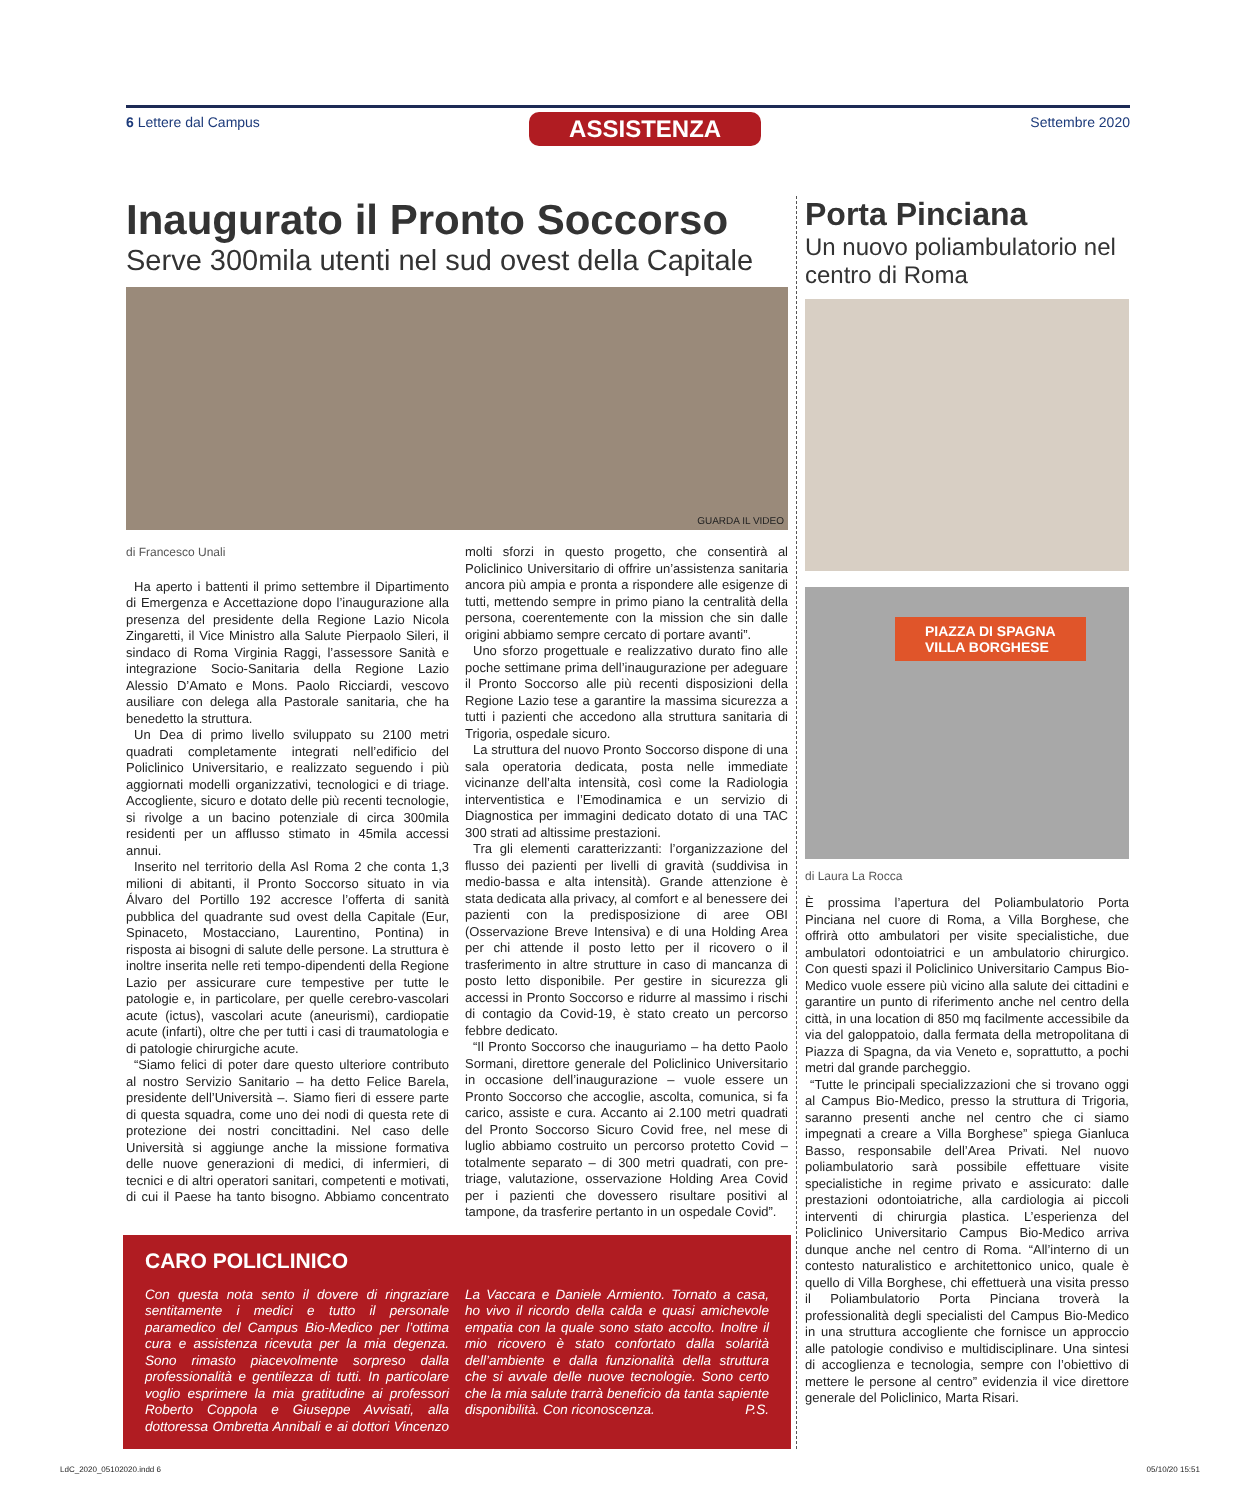6 Lettere dal Campus ASSISTENZA Settembre 2020
Inaugurato il Pronto Soccorso
Serve 300mila utenti nel sud ovest della Capitale
GUARDA IL VIDEO
di Francesco Unali
Ha aperto i battenti il primo settembre il Dipartimento di Emergenza e Accettazione dopo l’inaugurazione alla presenza del presidente della Regione Lazio Nicola Zingaretti, il Vice Ministro alla Salute Pierpaolo Sileri, il sindaco di Roma Virginia Raggi, l’assessore Sanità e integrazione Socio-Sanitaria della Regione Lazio Alessio D’Amato e Mons. Paolo Ricciardi, vescovo ausiliare con delega alla Pastorale sanitaria, che ha benedetto la struttura.
Un Dea di primo livello sviluppato su 2100 metri quadrati completamente integrati nell’edificio del Policlinico Universitario, e realizzato seguendo i più aggiornati modelli organizzativi, tecnologici e di triage. Accogliente, sicuro e dotato delle più recenti tecnologie, si rivolge a un bacino potenziale di circa 300mila residenti per un afflusso stimato in 45mila accessi annui.
Inserito nel territorio della Asl Roma 2 che conta 1,3 milioni di abitanti, il Pronto Soccorso situato in via Álvaro del Portillo 192 accresce l’offerta di sanità pubblica del quadrante sud ovest della Capitale (Eur, Spinaceto, Mostacciano, Laurentino, Pontina) in risposta ai bisogni di salute delle persone. La struttura è inoltre inserita nelle reti tempo-dipendenti della Regione Lazio per assicurare cure tempestive per tutte le patologie e, in particolare, per quelle cerebro-vascolari acute (ictus), vascolari acute (aneurismi), cardiopatie acute (infarti), oltre che per tutti i casi di traumatologia e di patologie chirurgiche acute.
“Siamo felici di poter dare questo ulteriore contributo al nostro Servizio Sanitario – ha detto Felice Barela, presidente dell’Università –. Siamo fieri di essere parte di questa squadra, come uno dei nodi di questa rete di protezione dei nostri concittadini. Nel caso delle Università si aggiunge anche la missione formativa delle nuove generazioni di medici, di infermieri, di tecnici e di altri operatori sanitari, competenti e motivati, di cui il Paese ha tanto bisogno. Abbiamo concentrato molti sforzi in questo progetto, che consentirà al Policlinico Universitario di offrire un’assistenza sanitaria ancora più ampia e pronta a rispondere alle esigenze di tutti, mettendo sempre in primo piano la centralità della persona, coerentemente con la mission che sin dalle origini abbiamo sempre cercato di portare avanti”.
Uno sforzo progettuale e realizzativo durato fino alle poche settimane prima dell’inaugurazione per adeguare il Pronto Soccorso alle più recenti disposizioni della Regione Lazio tese a garantire la massima sicurezza a tutti i pazienti che accedono alla struttura sanitaria di Trigoria, ospedale sicuro.
La struttura del nuovo Pronto Soccorso dispone di una sala operatoria dedicata, posta nelle immediate vicinanze dell’alta intensità, così come la Radiologia interventistica e l’Emodinamica e un servizio di Diagnostica per immagini dedicato dotato di una TAC 300 strati ad altissime prestazioni.
Tra gli elementi caratterizzanti: l’organizzazione del flusso dei pazienti per livelli di gravità (suddivisa in medio-bassa e alta intensità). Grande attenzione è stata dedicata alla privacy, al comfort e al benessere dei pazienti con la predisposizione di aree OBI (Osservazione Breve Intensiva) e di una Holding Area per chi attende il posto letto per il ricovero o il trasferimento in altre strutture in caso di mancanza di posto letto disponibile. Per gestire in sicurezza gli accessi in Pronto Soccorso e ridurre al massimo i rischi di contagio da Covid-19, è stato creato un percorso febbre dedicato.
“Il Pronto Soccorso che inauguriamo – ha detto Paolo Sormani, direttore generale del Policlinico Universitario in occasione dell’inaugurazione – vuole essere un Pronto Soccorso che accoglie, ascolta, comunica, si fa carico, assiste e cura. Accanto ai 2.100 metri quadrati del Pronto Soccorso Sicuro Covid free, nel mese di luglio abbiamo costruito un percorso protetto Covid – totalmente separato – di 300 metri quadrati, con pre-triage, valutazione, osservazione Holding Area Covid per i pazienti che dovessero risultare positivi al tampone, da trasferire pertanto in un ospedale Covid”.
CARO POLICLINICO
Con questa nota sento il dovere di ringraziare sentitamente i medici e tutto il personale paramedico del Campus Bio-Medico per l’ottima cura e assistenza ricevuta per la mia degenza. Sono rimasto piacevolmente sorpreso dalla professionalità e gentilezza di tutti. In particolare voglio esprimere la mia gratitudine ai professori Roberto Coppola e Giuseppe Avvisati, alla dottoressa Ombretta Annibali e ai dottori Vincenzo La Vaccara e Daniele Armiento. Tornato a casa, ho vivo il ricordo della calda e quasi amichevole empatia con la quale sono stato accolto. Inoltre il mio ricovero è stato confortato dalla solarità dell’ambiente e dalla funzionalità della struttura che si avvale delle nuove tecnologie. Sono certo che la mia salute trarrà beneficio da tanta sapiente disponibilità. Con riconoscenza. P.S.
Porta Pinciana
Un nuovo poliambulatorio nel centro di Roma
PIAZZA DI SPAGNA
VILLA BORGHESE
di Laura La Rocca
È prossima l’apertura del Poliambulatorio Porta Pinciana nel cuore di Roma, a Villa Borghese, che offrirà otto ambulatori per visite specialistiche, due ambulatori odontoiatrici e un ambulatorio chirurgico. Con questi spazi il Policlinico Universitario Campus Bio-Medico vuole essere più vicino alla salute dei cittadini e garantire un punto di riferimento anche nel centro della città, in una location di 850 mq facilmente accessibile da via del galoppatoio, dalla fermata della metropolitana di Piazza di Spagna, da via Veneto e, soprattutto, a pochi metri dal grande parcheggio.
“Tutte le principali specializzazioni che si trovano oggi al Campus Bio-Medico, presso la struttura di Trigoria, saranno presenti anche nel centro che ci siamo impegnati a creare a Villa Borghese” spiega Gianluca Basso, responsabile dell’Area Privati. Nel nuovo poliambulatorio sarà possibile effettuare visite specialistiche in regime privato e assicurato: dalle prestazioni odontoiatriche, alla cardiologia ai piccoli interventi di chirurgia plastica. L’esperienza del Policlinico Universitario Campus Bio-Medico arriva dunque anche nel centro di Roma. “All’interno di un contesto naturalistico e architettonico unico, quale è quello di Villa Borghese, chi effettuerà una visita presso il Poliambulatorio Porta Pinciana troverà la professionalità degli specialisti del Campus Bio-Medico in una struttura accogliente che fornisce un approccio alle patologie condiviso e multidisciplinare. Una sintesi di accoglienza e tecnologia, sempre con l’obiettivo di mettere le persone al centro” evidenzia il vice direttore generale del Policlinico, Marta Risari.
LdC_2020_05102020.indd 6 05/10/20 15:51